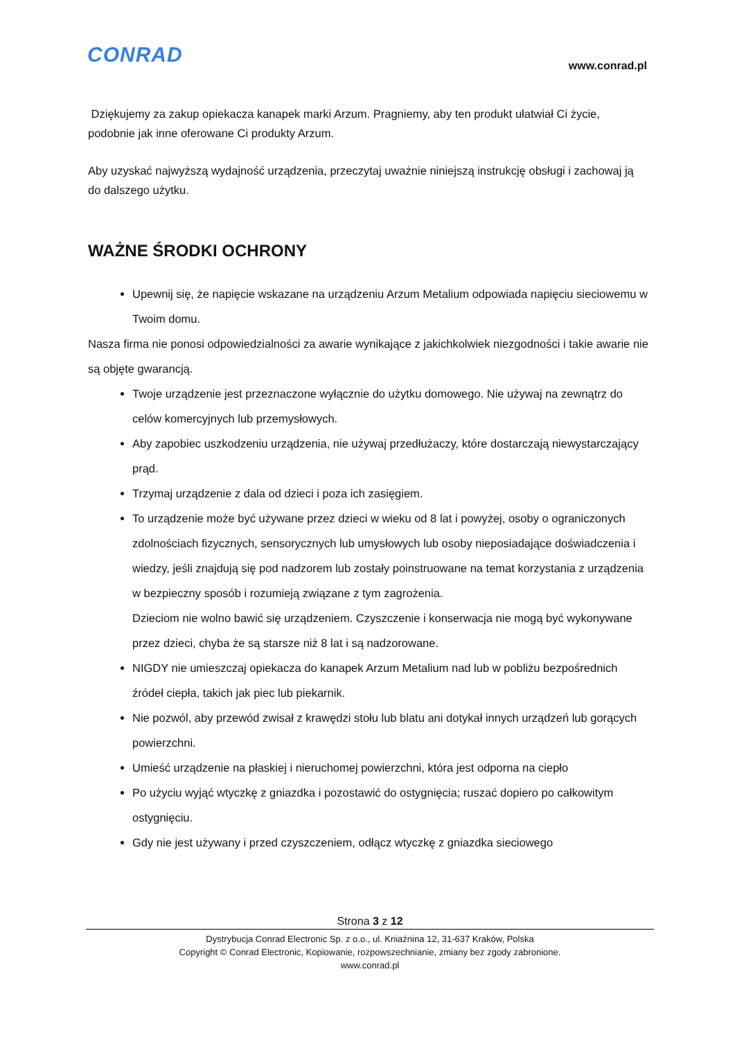CONRAD www.conrad.pl
Dziękujemy za zakup opiekacza kanapek marki Arzum. Pragniemy, aby ten produkt ułatwiał Ci życie, podobnie jak inne oferowane Ci produkty Arzum.
Aby uzyskać najwyższą wydajność urządzenia, przeczytaj uważnie niniejszą instrukcję obsługi i zachowaj ją do dalszego użytku.
WAŻNE ŚRODKI OCHRONY
Upewnij się, że napięcie wskazane na urządzeniu Arzum Metalium odpowiada napięciu sieciowemu w Twoim domu.
Nasza firma nie ponosi odpowiedzialności za awarie wynikające z jakichkolwiek niezgodności i takie awarie nie są objęte gwarancją.
Twoje urządzenie jest przeznaczone wyłącznie do użytku domowego. Nie używaj na zewnątrz do celów komercyjnych lub przemysłowych.
Aby zapobiec uszkodzeniu urządzenia, nie używaj przedłużaczy, które dostarczają niewystarczający prąd.
Trzymaj urządzenie z dala od dzieci i poza ich zasięgiem.
To urządzenie może być używane przez dzieci w wieku od 8 lat i powyżej, osoby o ograniczonych zdolnościach fizycznych, sensorycznych lub umysłowych lub osoby nieposiadające doświadczenia i wiedzy, jeśli znajdują się pod nadzorem lub zostały poinstruowane na temat korzystania z urządzenia w bezpieczny sposób i rozumieją związane z tym zagrożenia.
Dzieciom nie wolno bawić się urządzeniem. Czyszczenie i konserwacja nie mogą być wykonywane przez dzieci, chyba że są starsze niż 8 lat i są nadzorowane.
NIGDY nie umieszczaj opiekacza do kanapek Arzum Metalium nad lub w pobliżu bezpośrednich źródeł ciepła, takich jak piec lub piekarnik.
Nie pozwól, aby przewód zwisał z krawędzi stołu lub blatu ani dotykał innych urządzeń lub gorących powierzchni.
Umieść urządzenie na płaskiej i nieruchomej powierzchni, która jest odporna na ciepło
Po użyciu wyjąć wtyczkę z gniazdka i pozostawić do ostygnięcia; ruszać dopiero po całkowitym ostygnięciu.
Gdy nie jest używany i przed czyszczeniem, odłącz wtyczkę z gniazdka sieciowego
Strona 3 z 12
Dystrybucja Conrad Electronic Sp. z o.o., ul. Kniaźnina 12, 31-637 Kraków, Polska
Copyright © Conrad Electronic, Kopiowanie, rozpowszechnianie, zmiany bez zgody zabronione.
www.conrad.pl